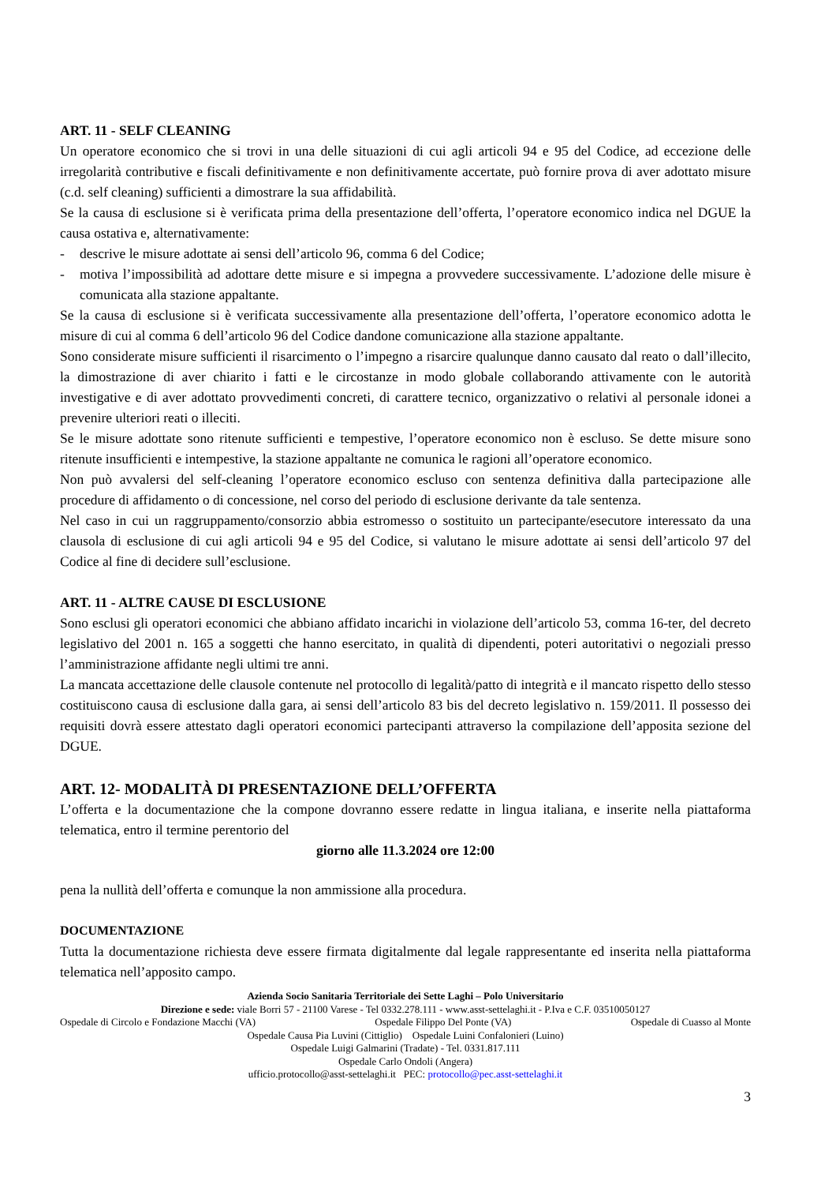ART. 11 - SELF CLEANING
Un operatore economico che si trovi in una delle situazioni di cui agli articoli 94 e 95 del Codice, ad eccezione delle irregolarità contributive e fiscali definitivamente e non definitivamente accertate, può fornire prova di aver adottato misure (c.d. self cleaning) sufficienti a dimostrare la sua affidabilità.
Se la causa di esclusione si è verificata prima della presentazione dell’offerta, l’operatore economico indica nel DGUE la causa ostativa e, alternativamente:
- descrive le misure adottate ai sensi dell’articolo 96, comma 6 del Codice;
- motiva l’impossibilità ad adottare dette misure e si impegna a provvedere successivamente. L’adozione delle misure è comunicata alla stazione appaltante.
Se la causa di esclusione si è verificata successivamente alla presentazione dell’offerta, l’operatore economico adotta le misure di cui al comma 6 dell’articolo 96 del Codice dandone comunicazione alla stazione appaltante.
Sono considerate misure sufficienti il risarcimento o l’impegno a risarcire qualunque danno causato dal reato o dall’illecito, la dimostrazione di aver chiarito i fatti e le circostanze in modo globale collaborando attivamente con le autorità investigative e di aver adottato provvedimenti concreti, di carattere tecnico, organizzativo o relativi al personale idonei a prevenire ulteriori reati o illeciti.
Se le misure adottate sono ritenute sufficienti e tempestive, l’operatore economico non è escluso. Se dette misure sono ritenute insufficienti e intempestive, la stazione appaltante ne comunica le ragioni all’operatore economico.
Non può avvalersi del self-cleaning l’operatore economico escluso con sentenza definitiva dalla partecipazione alle procedure di affidamento o di concessione, nel corso del periodo di esclusione derivante da tale sentenza.
Nel caso in cui un raggruppamento/consorzio abbia estromesso o sostituito un partecipante/esecutore interessato da una clausola di esclusione di cui agli articoli 94 e 95 del Codice, si valutano le misure adottate ai sensi dell’articolo 97 del Codice al fine di decidere sull’esclusione.
ART. 11 - ALTRE CAUSE DI ESCLUSIONE
Sono esclusi gli operatori economici che abbiano affidato incarichi in violazione dell’articolo 53, comma 16-ter, del decreto legislativo del 2001 n. 165 a soggetti che hanno esercitato, in qualità di dipendenti, poteri autoritativi o negoziali presso l’amministrazione affidante negli ultimi tre anni.
La mancata accettazione delle clausole contenute nel protocollo di legalità/patto di integrità e il mancato rispetto dello stesso costituiscono causa di esclusione dalla gara, ai sensi dell’articolo 83 bis del decreto legislativo n. 159/2011. Il possesso dei requisiti dovrà essere attestato dagli operatori economici partecipanti attraverso la compilazione dell’apposita sezione del DGUE.
ART. 12- MODALITÀ DI PRESENTAZIONE DELL’OFFERTA
L’offerta e la documentazione che la compone dovranno essere redatte in lingua italiana, e inserite nella piattaforma telematica, entro il termine perentorio del
giorno alle 11.3.2024 ore 12:00
pena la nullità dell’offerta e comunque la non ammissione alla procedura.
DOCUMENTAZIONE
Tutta la documentazione richiesta deve essere firmata digitalmente dal legale rappresentante ed inserita nella piattaforma telematica nell’apposito campo.
Azienda Socio Sanitaria Territoriale dei Sette Laghi – Polo Universitario
Direzione e sede: viale Borri 57 - 21100 Varese - Tel 0332.278.111 - www.asst-settelaghi.it - P.Iva e C.F. 03510050127
Ospedale di Circolo e Fondazione Macchi (VA) Ospedale Filippo Del Ponte (VA) Ospedale di Cuasso al Monte
Ospedale Causa Pia Luvini (Cittiglio) Ospedale Luini Confalonieri (Luino)
Ospedale Luigi Galmarini (Tradate) - Tel. 0331.817.111
Ospedale Carlo Ondoli (Angera)
ufficio.protocollo@asst-settelaghi.it PEC: protocollo@pec.asst-settelaghi.it
3